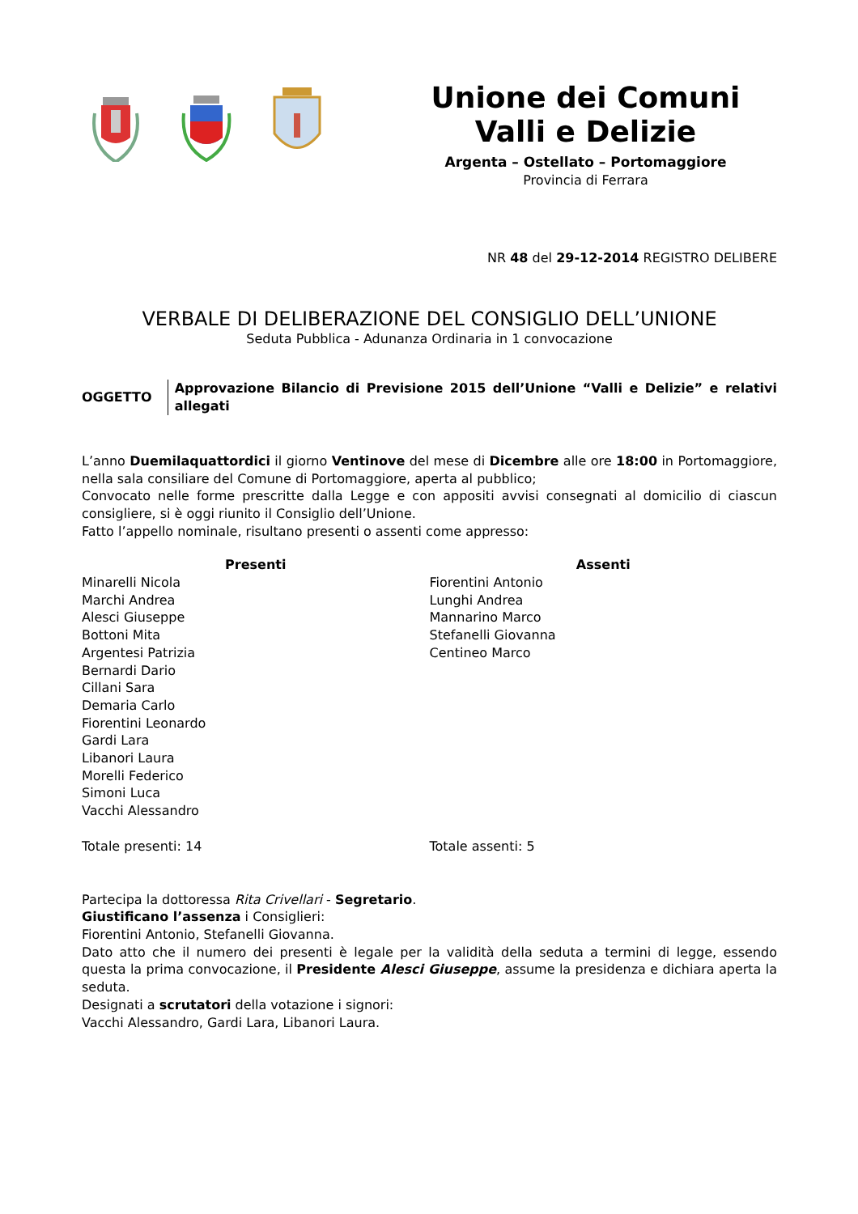Unione dei Comuni
Valli e Delizie
Argenta – Ostellato – Portomaggiore
Provincia di Ferrara
NR 48 del 29-12-2014 REGISTRO DELIBERE
VERBALE DI DELIBERAZIONE DEL CONSIGLIO DELL’UNIONE
Seduta Pubblica - Adunanza Ordinaria in 1 convocazione
OGGETTO
Approvazione Bilancio di Previsione 2015 dell’Unione “Valli e Delizie” e relativi allegati
L’anno Duemilaquattordici il giorno Ventinove del mese di Dicembre alle ore 18:00 in Portomaggiore, nella sala consiliare del Comune di Portomaggiore, aperta al pubblico;
Convocato nelle forme prescritte dalla Legge e con appositi avvisi consegnati al domicilio di ciascun consigliere, si è oggi riunito il Consiglio dell’Unione.
Fatto l’appello nominale, risultano presenti o assenti come appresso:
| Presenti | Assenti |
| --- | --- |
| Minarelli Nicola Marchi Andrea Alesci Giuseppe Bottoni Mita Argentesi Patrizia Bernardi Dario Cillani Sara Demaria Carlo Fiorentini Leonardo Gardi Lara Libanori Laura Morelli Federico Simoni Luca Vacchi Alessandro | Fiorentini Antonio Lunghi Andrea Mannarino Marco Stefanelli Giovanna Centineo Marco |
| Totale presenti: 14 | Totale assenti: 5 |
Partecipa la dottoressa Rita Crivellari - Segretario.
Giustificano l’assenza i Consiglieri:
Fiorentini Antonio, Stefanelli Giovanna.
Dato atto che il numero dei presenti è legale per la validità della seduta a termini di legge, essendo questa la prima convocazione, il Presidente Alesci Giuseppe, assume la presidenza e dichiara aperta la seduta.
Designati a scrutatori della votazione i signori:
Vacchi Alessandro, Gardi Lara, Libanori Laura.